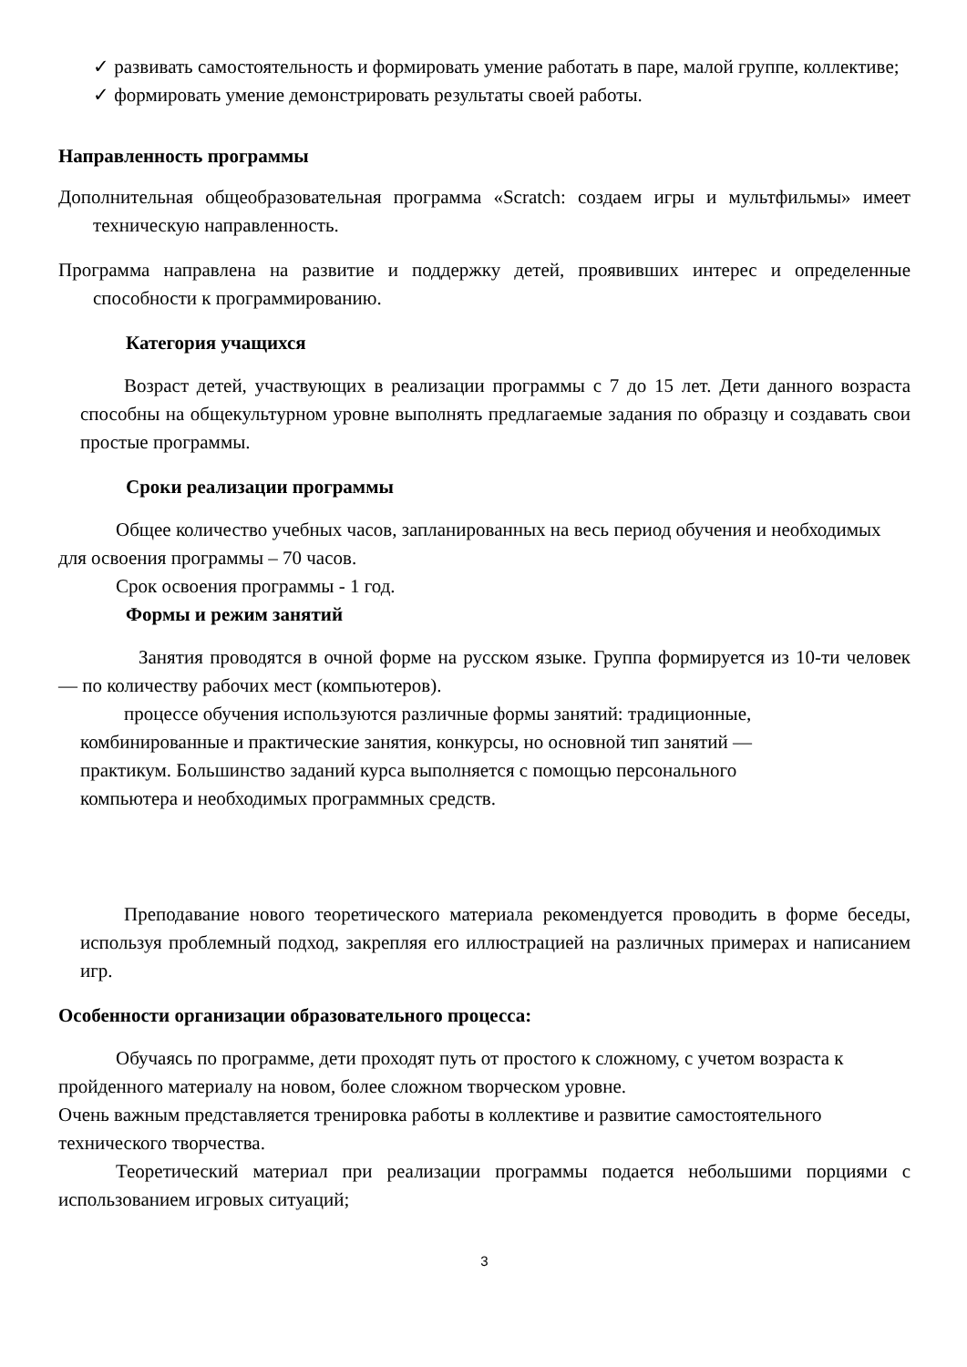✓ развивать самостоятельность и формировать умение работать в паре, малой группе, коллективе;
✓ формировать умение демонстрировать результаты своей работы.
Направленность программы
Дополнительная общеобразовательная программа «Scratch: создаем игры и мультфильмы» имеет техническую направленность.
Программа направлена на развитие и поддержку детей, проявивших интерес и определенные способности к программированию.
Категория учащихся
Возраст детей, участвующих в реализации программы с 7 до 15 лет. Дети данного возраста способны на общекультурном уровне выполнять предлагаемые задания по образцу и создавать свои простые программы.
Сроки реализации программы
Общее количество учебных часов, запланированных на весь период обучения и необходимых для освоения программы – 70 часов.
Срок освоения программы - 1 год.
Формы и режим занятий
Занятия проводятся в очной форме на русском языке. Группа формируется из 10-ти человек — по количеству рабочих мест (компьютеров).
процессе обучения используются различные формы занятий: традиционные, комбинированные и практические занятия, конкурсы, но основной тип занятий — практикум. Большинство заданий курса выполняется с помощью персонального компьютера и необходимых программных средств.
Преподавание нового теоретического материала рекомендуется проводить в форме беседы, используя проблемный подход, закрепляя его иллюстрацией на различных примерах и написанием игр.
Особенности организации образовательного процесса:
Обучаясь по программе, дети проходят путь от простого к сложному, с учетом возраста к пройденного материалу на новом, более сложном творческом уровне.
Очень важным представляется тренировка работы в коллективе и развитие самостоятельного технического творчества.
Теоретический материал при реализации программы подается небольшими порциями с использованием игровых ситуаций;
3